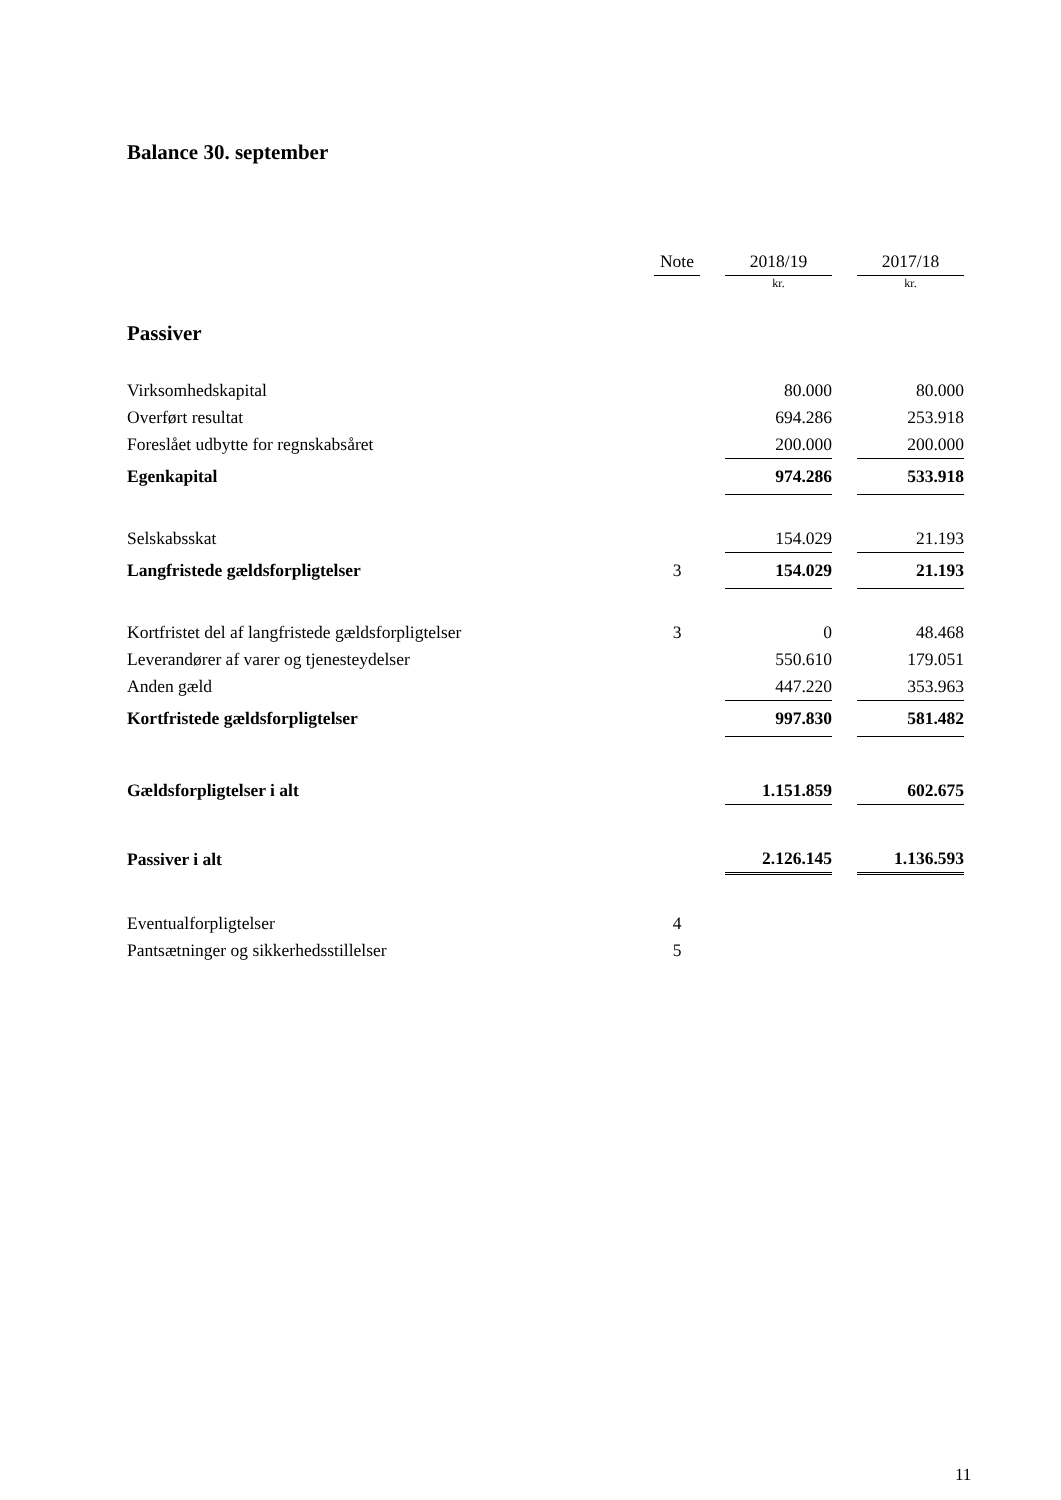Balance 30. september
| | Note | | 2018/19 | | 2017/18 |
| --- | --- | --- | --- | --- | --- |
| | | | kr. | | kr. |
| Passiver | | | | | |
| Virksomhedskapital | | | 80.000 | | 80.000 |
| Overført resultat | | | 694.286 | | 253.918 |
| Foreslået udbytte for regnskabsåret | | | 200.000 | | 200.000 |
| Egenkapital | | | 974.286 | | 533.918 |
| Selskabsskat | | | 154.029 | | 21.193 |
| Langfristede gældsforpligtelser | 3 | | 154.029 | | 21.193 |
| Kortfristet del af langfristede gældsforpligtelser | 3 | | 0 | | 48.468 |
| Leverandører af varer og tjenesteydelser | | | 550.610 | | 179.051 |
| Anden gæld | | | 447.220 | | 353.963 |
| Kortfristede gældsforpligtelser | | | 997.830 | | 581.482 |
| Gældsforpligtelser i alt | | | 1.151.859 | | 602.675 |
| Passiver i alt | | | 2.126.145 | | 1.136.593 |
| Eventualforpligtelser | 4 | | | | |
| Pantsætninger og sikkerhedsstillelser | 5 | | | | |
11